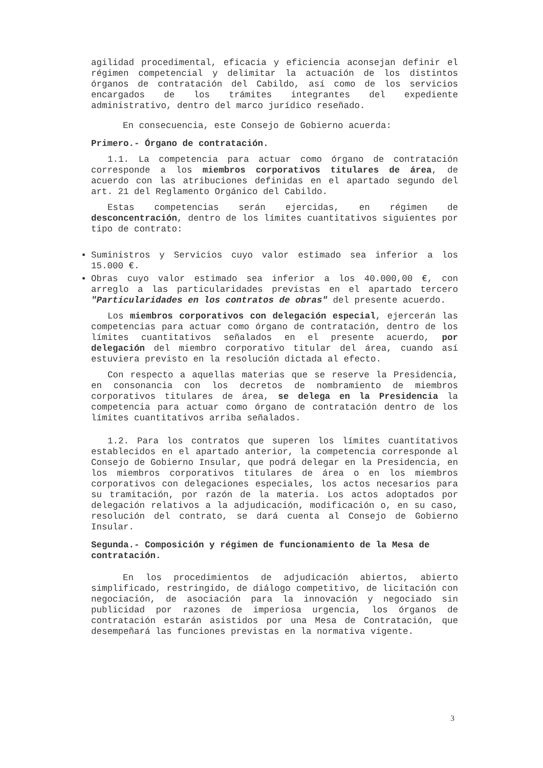agilidad procedimental, eficacia y eficiencia aconsejan definir el régimen competencial y delimitar la actuación de los distintos órganos de contratación del Cabildo, así como de los servicios encargados de los trámites integrantes del expediente administrativo, dentro del marco jurídico reseñado.
En consecuencia, este Consejo de Gobierno acuerda:
Primero.- Órgano de contratación.
1.1. La competencia para actuar como órgano de contratación corresponde a los miembros corporativos titulares de área, de acuerdo con las atribuciones definidas en el apartado segundo del art. 21 del Reglamento Orgánico del Cabildo.
Estas competencias serán ejercidas, en régimen de desconcentración, dentro de los límites cuantitativos siguientes por tipo de contrato:
Suministros y Servicios cuyo valor estimado sea inferior a los 15.000 €.
Obras cuyo valor estimado sea inferior a los 40.000,00 €, con arreglo a las particularidades previstas en el apartado tercero "Particularidades en los contratos de obras" del presente acuerdo.
Los miembros corporativos con delegación especial, ejercerán las competencias para actuar como órgano de contratación, dentro de los límites cuantitativos señalados en el presente acuerdo, por delegación del miembro corporativo titular del área, cuando así estuviera previsto en la resolución dictada al efecto.
Con respecto a aquellas materias que se reserve la Presidencia, en consonancia con los decretos de nombramiento de miembros corporativos titulares de área, se delega en la Presidencia la competencia para actuar como órgano de contratación dentro de los límites cuantitativos arriba señalados.
1.2. Para los contratos que superen los límites cuantitativos establecidos en el apartado anterior, la competencia corresponde al Consejo de Gobierno Insular, que podrá delegar en la Presidencia, en los miembros corporativos titulares de área o en los miembros corporativos con delegaciones especiales, los actos necesarios para su tramitación, por razón de la materia. Los actos adoptados por delegación relativos a la adjudicación, modificación o, en su caso, resolución del contrato, se dará cuenta al Consejo de Gobierno Insular.
Segunda.- Composición y régimen de funcionamiento de la Mesa de contratación.
En los procedimientos de adjudicación abiertos, abierto simplificado, restringido, de diálogo competitivo, de licitación con negociación, de asociación para la innovación y negociado sin publicidad por razones de imperiosa urgencia, los órganos de contratación estarán asistidos por una Mesa de Contratación, que desempeñará las funciones previstas en la normativa vigente.
3